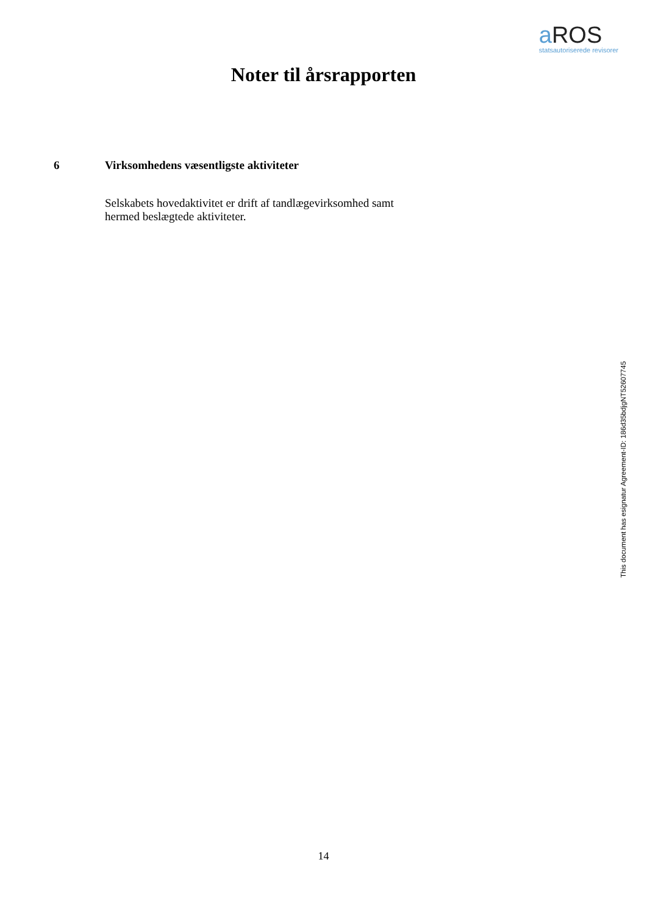a ROS
statsautoriserede revisorer
Noter til årsrapporten
6 Virksomhedens væsentligste aktiviteter
Selskabets hovedaktivitet er drift af tandlægevirksomhed samt
hermed beslægtede aktiviteter.
This document has esignatur Agreement-ID: 186d35bdjgNT52607745
14